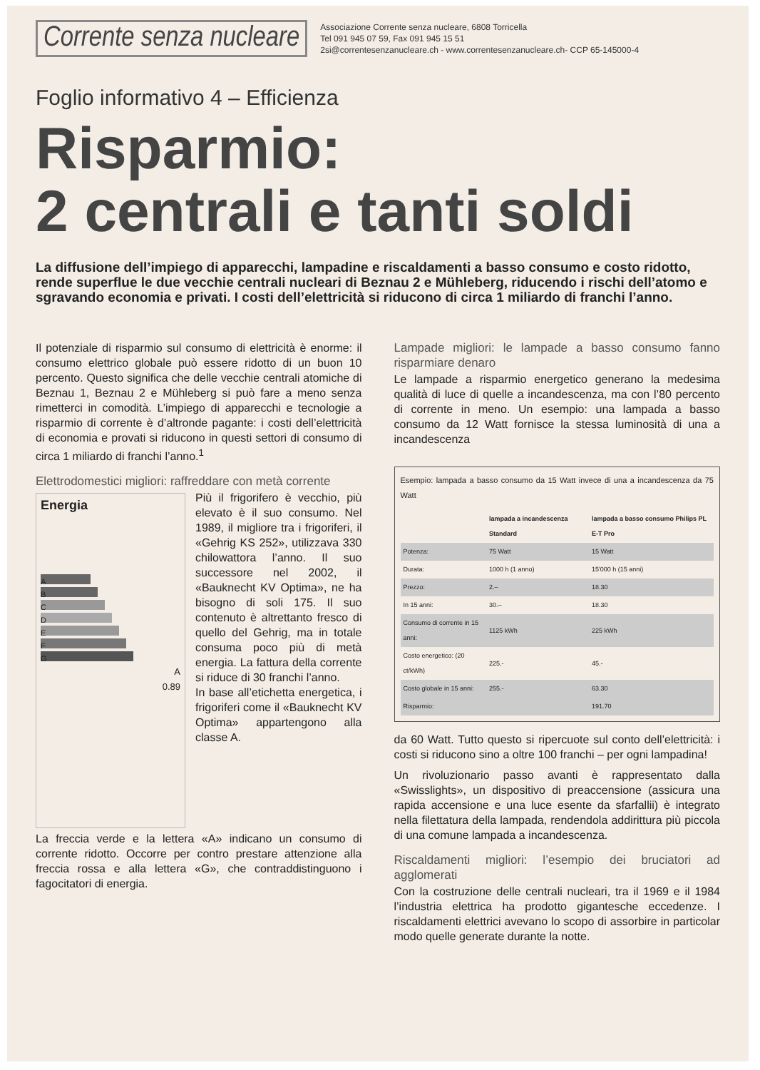Corrente senza nucleare
Associazione Corrente senza nucleare, 6808 Torricella
Tel 091 945 07 59, Fax 091 945 15 51
2si@correntesenzanucleare.ch - www.correntesenzanucleare.ch- CCP 65-145000-4
Foglio informativo 4 – Efficienza
Risparmio:
2 centrali e tanti soldi
La diffusione dell’impiego di apparecchi, lampadine e riscaldamenti a basso consumo e costo ridotto, rende superflue le due vecchie centrali nucleari di Beznau 2 e Mühleberg, riducendo i rischi dell’atomo e sgravando economia e privati. I costi dell’elettricità si riducono di circa 1 miliardo di franchi l’anno.
Il potenziale di risparmio sul consumo di elettricità è enorme: il consumo elettrico globale può essere ridotto di un buon 10 percento. Questo significa che delle vecchie centrali atomiche di Beznau 1, Beznau 2 e Mühleberg si può fare a meno senza rimetterci in comodità. L’impiego di apparecchi e tecnologie a risparmio di corrente è d’altronde pagante: i costi dell’elettricità di economia e provati si riducono in questi settori di consumo di circa 1 miliardo di franchi l’anno.<sup>1</sup>
Elettrodomestici migliori: raffreddare con metà corrente
Energia
A
B
C
D
E
F
G
A
0.89
Più il frigorifero è vecchio, più elevato è il suo consumo. Nel 1989, il migliore tra i frigoriferi, il «Gehrig KS 252», utilizzava 330 chilowattora l’anno. Il suo successore nel 2002, il «Bauknecht KV Optima», ne ha bisogno di soli 175. Il suo contenuto è altrettanto fresco di quello del Gehrig, ma in totale consuma poco più di metà energia. La fattura della corrente si riduce di 30 franchi l’anno.
In base all’etichetta energetica, i frigoriferi come il «Bauknecht KV Optima» appartengono alla classe A.
La freccia verde e la lettera «A» indicano un consumo di corrente ridotto. Occorre per contro prestare attenzione alla freccia rossa e alla lettera «G», che contraddistinguono i fagocitatori di energia.
Lampade migliori: le lampade a basso consumo fanno risparmiare denaro
Le lampade a risparmio energetico generano la medesima qualità di luce di quelle a incandescenza, ma con l’80 percento di corrente in meno. Un esempio: una lampada a basso consumo da 12 Watt fornisce la stessa luminosità di una a incandescenza
Esempio: lampada a basso consumo da 15 Watt invece di una a incandescenza da 75 Watt
| | lampada a incandescenza Standard | lampada a basso consumo Philips PL E-T Pro |
| --- | --- | --- |
| Potenza: | 75 Watt | 15 Watt |
| Durata: | 1000 h (1 anno) | 15'000 h (15 anni) |
| Prezzo: | 2.– | 18.30 |
| In 15 anni: | 30.– | 18.30 |
| Consumo di corrente in 15 anni: | 1125 kWh | 225 kWh |
| Costo energetico: (20 ct/kWh) | 225.- | 45.- |
| Costo globale in 15 anni: | 255.- | 63.30 |
| Risparmio: | | 191.70 |
da 60 Watt. Tutto questo si ripercuote sul conto dell’elettricità: i costi si riducono sino a oltre 100 franchi – per ogni lampadina!
Un rivoluzionario passo avanti è rappresentato dalla «Swisslights», un dispositivo di preaccensione (assicura una rapida accensione e una luce esente da sfarfallii) è integrato nella filettatura della lampada, rendendola addirittura più piccola di una comune lampada a incandescenza.
Riscaldamenti migliori: l’esempio dei bruciatori ad agglomerati
Con la costruzione delle centrali nucleari, tra il 1969 e il 1984 l’industria elettrica ha prodotto gigantesche eccedenze. I riscaldamenti elettrici avevano lo scopo di assorbire in particolar modo quelle generate durante la notte.